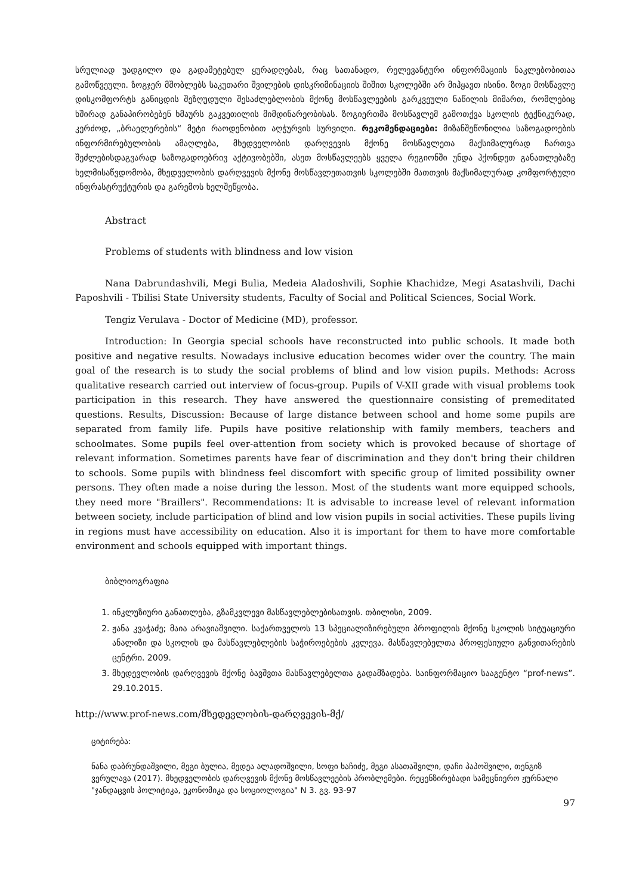სრულიად უადგილო და გადამეტებულ ყურადღებას, რაც სათანადო, რელევანტური ინფორმაციის ნაკლებობითაა გამოწვეული. ზოგჯერ მშობლებს საკუთარი შვილების დისკრიმინაციის შიშით სკოლებში არ მიჰყავთ ისინი. ზოგი მოსწავლე დისკომფორტს განიცდის შეზღუდული შესაძლებლობის მქონე მოსწავლეების გარკვეული ნაწილის მიმართ, რომლებიც ხშირად განაპირობებენ ხმაურს გაკვეთილის მიმდინარეობისას. ზოგიერთმა მოსწავლემ გამოთქვა სკოლის ტექნიკურად, კერძოდ, „ბრაელერების“ მეტი რაოდენობით აღჭურვის სურვილი. რეკომენდაციები: მიზანშეწონილია საზოგადოების ინფორმირებულობის ამაღლება, მხედველობის დარღვევის მქონე მოსწავლეთა მაქსიმალურად ჩართვა შეძლებისდაგვარად საზოგადოებრივ აქტივობებში, ასეთ მოსწავლეებს ყველა რეგიონში უნდა ჰქონდეთ განათლებაზე ხელმისაწვდომობა, მხედველობის დარღვევის მქონე მოსწავლეთათვის სკოლებში მათთვის მაქსიმალურად კომფორტული ინფრასტრუქტურის და გარემოს ხელშეწყობა.
Abstract
Problems of students with blindness and low vision
Nana Dabrundashvili, Megi Bulia, Medeia Aladoshvili, Sophie Khachidze, Megi Asatashvili, Dachi Paposhvili - Tbilisi State University students, Faculty of Social and Political Sciences, Social Work.
Tengiz Verulava - Doctor of Medicine (MD), professor.
Introduction: In Georgia special schools have reconstructed into public schools. It made both positive and negative results. Nowadays inclusive education becomes wider over the country. The main goal of the research is to study the social problems of blind and low vision pupils. Methods: Across qualitative research carried out interview of focus-group. Pupils of V-XII grade with visual problems took participation in this research. They have answered the questionnaire consisting of premeditated questions. Results, Discussion: Because of large distance between school and home some pupils are separated from family life. Pupils have positive relationship with family members, teachers and schoolmates. Some pupils feel over-attention from society which is provoked because of shortage of relevant information. Sometimes parents have fear of discrimination and they don't bring their children to schools. Some pupils with blindness feel discomfort with specific group of limited possibility owner persons. They often made a noise during the lesson. Most of the students want more equipped schools, they need more "Braillers". Recommendations: It is advisable to increase level of relevant information between society, include participation of blind and low vision pupils in social activities. These pupils living in regions must have accessibility on education. Also it is important for them to have more comfortable environment and schools equipped with important things.
ბიბლიოგრაფია
1. ინკლუზიური განათლება, გზამკვლევი მასწავლებლებისათვის. თბილისი, 2009.
2. ჟანა კვაჭაძე; მაია არავიაშვილი. საქართველოს 13 სპეციალიზირებული პროფილის მქონე სკოლის სიტუაციური ანალიზი და სკოლის და მასწავლებლების საჭიროებების კვლევა. მასწავლებელთა პროფესიული განვითარების ცენტრი. 2009.
3. მხედევლობის დარღვევის მქონე ბავშვთა მასწავლებელთა გადამზადება. საინფორმაციო სააგენტო “prof-news”. 29.10.2015.
http://www.prof-news.com/მხედევლობის-დარღვევის-მქ/
ციტირება:
ნანა დაბრუნდაშვილი, მეგი ბულია, მედეა ალადოშვილი, სოფი ხაჩიძე, მეგი ასათაშვილი, დაჩი პაპოშვილი, თენგიზ ვერულავა (2017). მხედველობის დარღვევის მქონე მოსწავლეების პრობლემები. რეცენზირებადი სამეცნიერო ჟურნალი "ჯანდაცვის პოლიტიკა, ეკონომიკა და სოციოლოგია" N 3. გვ. 93-97
97